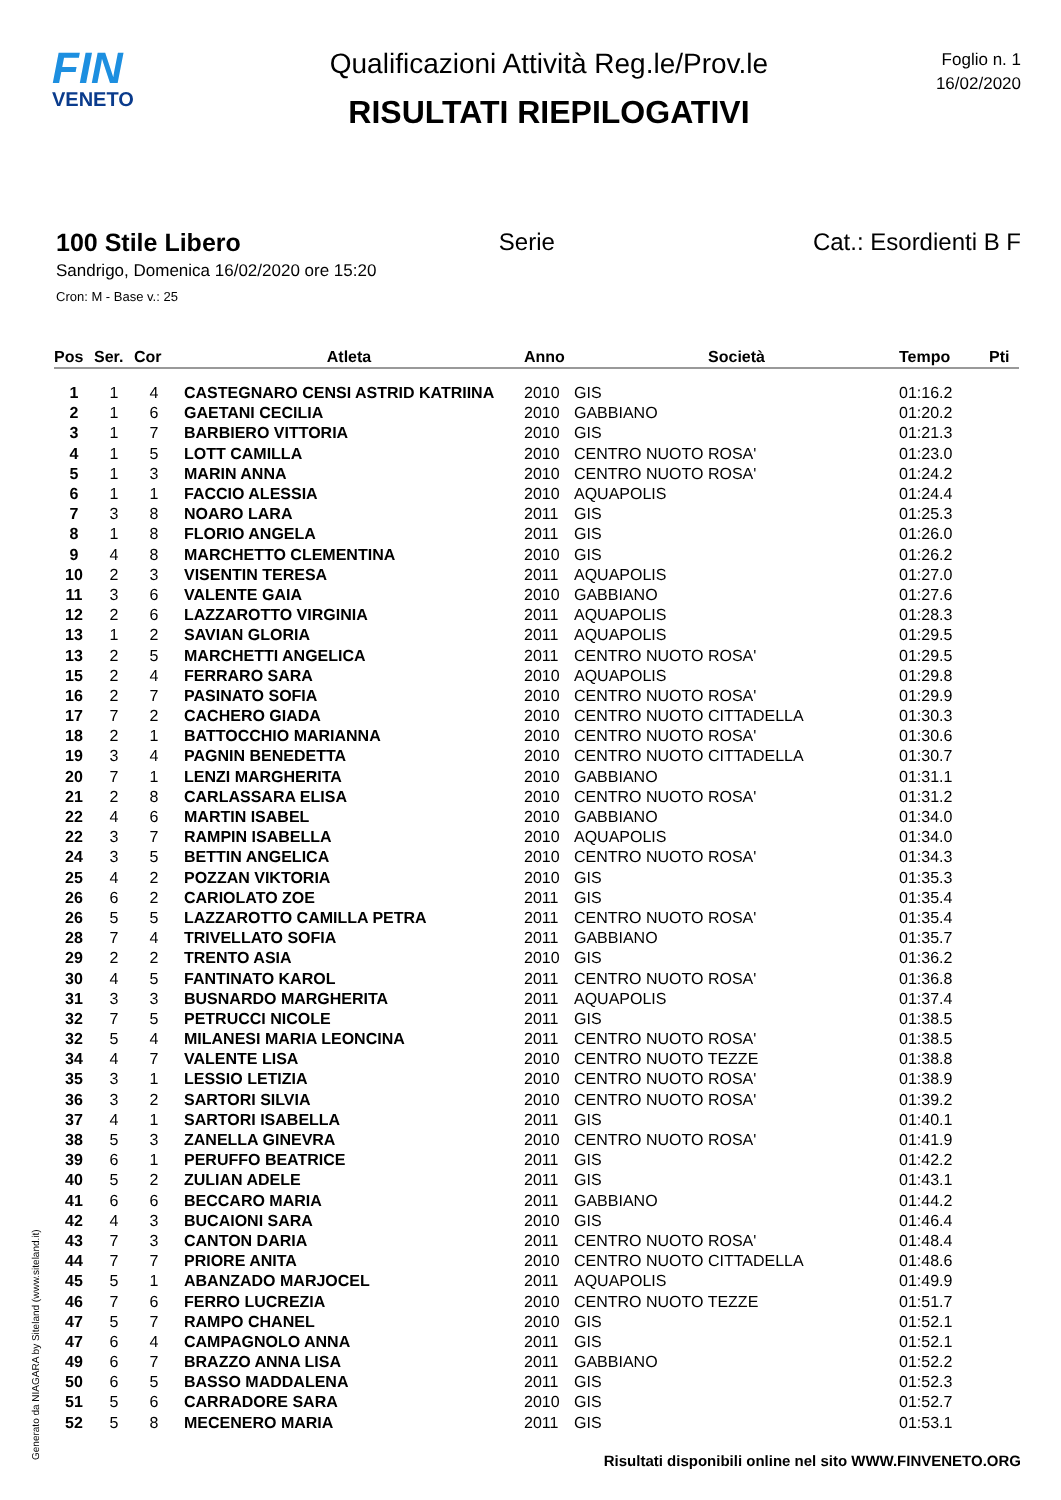FIN
VENETO
Qualificazioni Attività Reg.le/Prov.le
RISULTATI RIEPILOGATIVI
Foglio n. 1
16/02/2020
100 Stile Libero Serie Cat.: Esordienti B F
Sandrigo, Domenica 16/02/2020 ore 15:20
Cron: M - Base v.: 25
| Pos | Ser. | Cor | Atleta | Anno | Società | Tempo | Pti |
| --- | --- | --- | --- | --- | --- | --- | --- |
| 1 | 1 | 4 | CASTEGNARO CENSI ASTRID KATRIINA | 2010 | GIS | 01:16.2 | |
| 2 | 1 | 6 | GAETANI CECILIA | 2010 | GABBIANO | 01:20.2 | |
| 3 | 1 | 7 | BARBIERO VITTORIA | 2010 | GIS | 01:21.3 | |
| 4 | 1 | 5 | LOTT CAMILLA | 2010 | CENTRO NUOTO ROSA' | 01:23.0 | |
| 5 | 1 | 3 | MARIN ANNA | 2010 | CENTRO NUOTO ROSA' | 01:24.2 | |
| 6 | 1 | 1 | FACCIO ALESSIA | 2010 | AQUAPOLIS | 01:24.4 | |
| 7 | 3 | 8 | NOARO LARA | 2011 | GIS | 01:25.3 | |
| 8 | 1 | 8 | FLORIO ANGELA | 2011 | GIS | 01:26.0 | |
| 9 | 4 | 8 | MARCHETTO CLEMENTINA | 2010 | GIS | 01:26.2 | |
| 10 | 2 | 3 | VISENTIN TERESA | 2011 | AQUAPOLIS | 01:27.0 | |
| 11 | 3 | 6 | VALENTE GAIA | 2010 | GABBIANO | 01:27.6 | |
| 12 | 2 | 6 | LAZZAROTTO VIRGINIA | 2011 | AQUAPOLIS | 01:28.3 | |
| 13 | 1 | 2 | SAVIAN GLORIA | 2011 | AQUAPOLIS | 01:29.5 | |
| 13 | 2 | 5 | MARCHETTI ANGELICA | 2011 | CENTRO NUOTO ROSA' | 01:29.5 | |
| 15 | 2 | 4 | FERRARO SARA | 2010 | AQUAPOLIS | 01:29.8 | |
| 16 | 2 | 7 | PASINATO SOFIA | 2010 | CENTRO NUOTO ROSA' | 01:29.9 | |
| 17 | 7 | 2 | CACHERO GIADA | 2010 | CENTRO NUOTO CITTADELLA | 01:30.3 | |
| 18 | 2 | 1 | BATTOCCHIO MARIANNA | 2010 | CENTRO NUOTO ROSA' | 01:30.6 | |
| 19 | 3 | 4 | PAGNIN BENEDETTA | 2010 | CENTRO NUOTO CITTADELLA | 01:30.7 | |
| 20 | 7 | 1 | LENZI MARGHERITA | 2010 | GABBIANO | 01:31.1 | |
| 21 | 2 | 8 | CARLASSARA ELISA | 2010 | CENTRO NUOTO ROSA' | 01:31.2 | |
| 22 | 4 | 6 | MARTIN ISABEL | 2010 | GABBIANO | 01:34.0 | |
| 22 | 3 | 7 | RAMPIN ISABELLA | 2010 | AQUAPOLIS | 01:34.0 | |
| 24 | 3 | 5 | BETTIN ANGELICA | 2010 | CENTRO NUOTO ROSA' | 01:34.3 | |
| 25 | 4 | 2 | POZZAN VIKTORIA | 2010 | GIS | 01:35.3 | |
| 26 | 6 | 2 | CARIOLATO ZOE | 2011 | GIS | 01:35.4 | |
| 26 | 5 | 5 | LAZZAROTTO CAMILLA PETRA | 2011 | CENTRO NUOTO ROSA' | 01:35.4 | |
| 28 | 7 | 4 | TRIVELLATO SOFIA | 2011 | GABBIANO | 01:35.7 | |
| 29 | 2 | 2 | TRENTO ASIA | 2010 | GIS | 01:36.2 | |
| 30 | 4 | 5 | FANTINATO KAROL | 2011 | CENTRO NUOTO ROSA' | 01:36.8 | |
| 31 | 3 | 3 | BUSNARDO MARGHERITA | 2011 | AQUAPOLIS | 01:37.4 | |
| 32 | 7 | 5 | PETRUCCI NICOLE | 2011 | GIS | 01:38.5 | |
| 32 | 5 | 4 | MILANESI MARIA LEONCINA | 2011 | CENTRO NUOTO ROSA' | 01:38.5 | |
| 34 | 4 | 7 | VALENTE LISA | 2010 | CENTRO NUOTO TEZZE | 01:38.8 | |
| 35 | 3 | 1 | LESSIO LETIZIA | 2010 | CENTRO NUOTO ROSA' | 01:38.9 | |
| 36 | 3 | 2 | SARTORI SILVIA | 2010 | CENTRO NUOTO ROSA' | 01:39.2 | |
| 37 | 4 | 1 | SARTORI ISABELLA | 2011 | GIS | 01:40.1 | |
| 38 | 5 | 3 | ZANELLA GINEVRA | 2010 | CENTRO NUOTO ROSA' | 01:41.9 | |
| 39 | 6 | 1 | PERUFFO BEATRICE | 2011 | GIS | 01:42.2 | |
| 40 | 5 | 2 | ZULIAN ADELE | 2011 | GIS | 01:43.1 | |
| 41 | 6 | 6 | BECCARO MARIA | 2011 | GABBIANO | 01:44.2 | |
| 42 | 4 | 3 | BUCAIONI SARA | 2010 | GIS | 01:46.4 | |
| 43 | 7 | 3 | CANTON DARIA | 2011 | CENTRO NUOTO ROSA' | 01:48.4 | |
| 44 | 7 | 7 | PRIORE ANITA | 2010 | CENTRO NUOTO CITTADELLA | 01:48.6 | |
| 45 | 5 | 1 | ABANZADO MARJOCEL | 2011 | AQUAPOLIS | 01:49.9 | |
| 46 | 7 | 6 | FERRO LUCREZIA | 2010 | CENTRO NUOTO TEZZE | 01:51.7 | |
| 47 | 5 | 7 | RAMPO CHANEL | 2010 | GIS | 01:52.1 | |
| 47 | 6 | 4 | CAMPAGNOLO ANNA | 2011 | GIS | 01:52.1 | |
| 49 | 6 | 7 | BRAZZO ANNA LISA | 2011 | GABBIANO | 01:52.2 | |
| 50 | 6 | 5 | BASSO MADDALENA | 2011 | GIS | 01:52.3 | |
| 51 | 5 | 6 | CARRADORE SARA | 2010 | GIS | 01:52.7 | |
| 52 | 5 | 8 | MECENERO MARIA | 2011 | GIS | 01:53.1 | |
Generato da NIAGARA by Siteland (www.siteland.it)
Risultati disponibili online nel sito WWW.FINVENETO.ORG